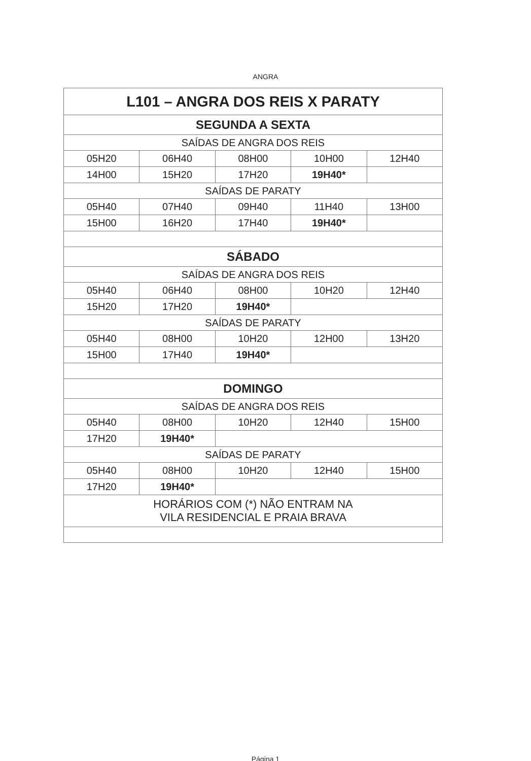ANGRA
| L101 – ANGRA DOS REIS X PARATY | | | | |
| SEGUNDA A SEXTA | | | | |
| SAÍDAS DE ANGRA DOS REIS | | | | |
| 05H20 | 06H40 | 08H00 | 10H00 | 12H40 |
| 14H00 | 15H20 | 17H20 | 19H40* | |
| SAÍDAS DE PARATY | | | | |
| 05H40 | 07H40 | 09H40 | 11H40 | 13H00 |
| 15H00 | 16H20 | 17H40 | 19H40* | |
| SÁBADO | | | | |
| SAÍDAS DE ANGRA DOS REIS | | | | |
| 05H40 | 06H40 | 08H00 | 10H20 | 12H40 |
| 15H20 | 17H20 | 19H40* | | |
| SAÍDAS DE PARATY | | | | |
| 05H40 | 08H00 | 10H20 | 12H00 | 13H20 |
| 15H00 | 17H40 | 19H40* | | |
| DOMINGO | | | | |
| SAÍDAS DE ANGRA DOS REIS | | | | |
| 05H40 | 08H00 | 10H20 | 12H40 | 15H00 |
| 17H20 | 19H40* | | | |
| SAÍDAS DE PARATY | | | | |
| 05H40 | 08H00 | 10H20 | 12H40 | 15H00 |
| 17H20 | 19H40* | | | |
| HORÁRIOS COM (*) NÃO ENTRAM NA VILA RESIDENCIAL E PRAIA BRAVA | | | | |
Página 1